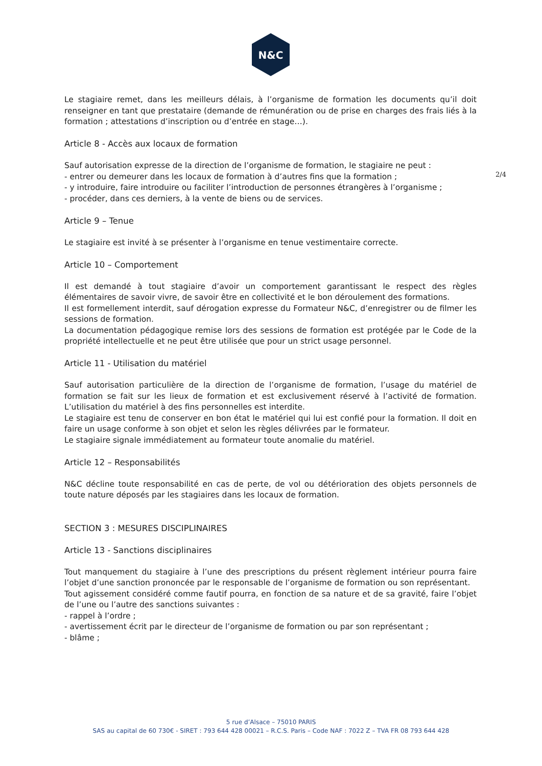N&C
2/4
Le stagiaire remet, dans les meilleurs délais, à l’organisme de formation les documents qu’il doit renseigner en tant que prestataire (demande de rémunération ou de prise en charges des frais liés à la formation ; attestations d’inscription ou d’entrée en stage…).
Article 8 - Accès aux locaux de formation
Sauf autorisation expresse de la direction de l’organisme de formation, le stagiaire ne peut :
- entrer ou demeurer dans les locaux de formation à d’autres fins que la formation ;
- y introduire, faire introduire ou faciliter l’introduction de personnes étrangères à l’organisme ;
- procéder, dans ces derniers, à la vente de biens ou de services.
Article 9 – Tenue
Le stagiaire est invité à se présenter à l’organisme en tenue vestimentaire correcte.
Article 10 – Comportement
Il est demandé à tout stagiaire d’avoir un comportement garantissant le respect des règles élémentaires de savoir vivre, de savoir être en collectivité et le bon déroulement des formations.
Il est formellement interdit, sauf dérogation expresse du Formateur N&C, d’enregistrer ou de filmer les sessions de formation.
La documentation pédagogique remise lors des sessions de formation est protégée par le Code de la propriété intellectuelle et ne peut être utilisée que pour un strict usage personnel.
Article 11 - Utilisation du matériel
Sauf autorisation particulière de la direction de l’organisme de formation, l’usage du matériel de formation se fait sur les lieux de formation et est exclusivement réservé à l’activité de formation. L’utilisation du matériel à des fins personnelles est interdite.
Le stagiaire est tenu de conserver en bon état le matériel qui lui est confié pour la formation. Il doit en faire un usage conforme à son objet et selon les règles délivrées par le formateur.
Le stagiaire signale immédiatement au formateur toute anomalie du matériel.
Article 12 – Responsabilités
N&C décline toute responsabilité en cas de perte, de vol ou détérioration des objets personnels de toute nature déposés par les stagiaires dans les locaux de formation.
SECTION 3 : MESURES DISCIPLINAIRES
Article 13 - Sanctions disciplinaires
Tout manquement du stagiaire à l’une des prescriptions du présent règlement intérieur pourra faire l’objet d’une sanction prononcée par le responsable de l’organisme de formation ou son représentant.
Tout agissement considéré comme fautif pourra, en fonction de sa nature et de sa gravité, faire l’objet de l’une ou l’autre des sanctions suivantes :
- rappel à l’ordre ;
- avertissement écrit par le directeur de l’organisme de formation ou par son représentant ;
- blâme ;
5 rue d’Alsace – 75010 PARIS
SAS au capital de 60 730€ - SIRET : 793 644 428 00021 – R.C.S. Paris – Code NAF : 7022 Z – TVA FR 08 793 644 428